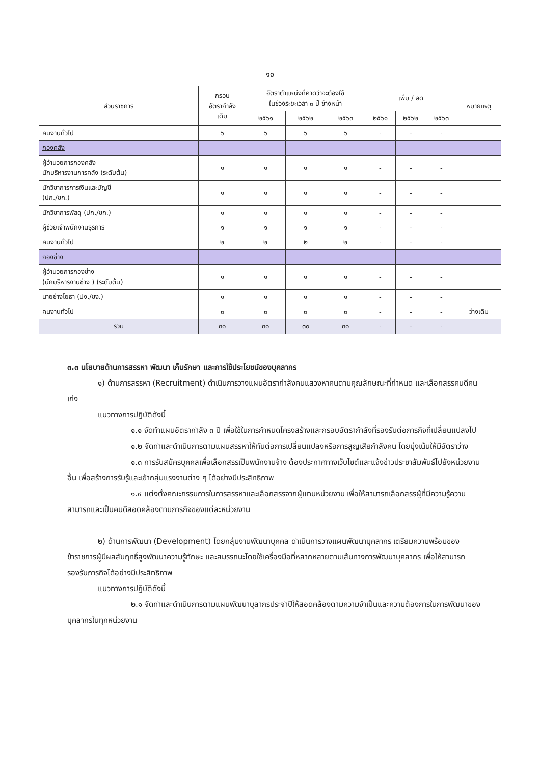๑๐
| ส่วนราชการ | กรอบ อัตรากำลัง เดิม | อัตราตำแหน่งที่คาดว่าจะต้องใช้ ในช่วงระยะเวลา ๓ ปี ข้างหน้า | | | เพิ่ม / ลด | | | หมายเหตุ |
| --- | --- | --- | --- | --- | --- | --- | --- | --- |
| | | ๒๕๖๑ | ๒๕๖๒ | ๒๕๖๓ | ๒๕๖๑ | ๒๕๖๒ | ๒๕๖๓ | |
| คนงานทั่วไป | ๖ | ๖ | ๖ | ๖ | - | - | - | |
| กองคลัง | | | | | | | | |
| ผู้อำนวยการกองคลัง นักบริหารงานการคลัง (ระดับต้น) | ๑ | ๑ | ๑ | ๑ | - | - | - | |
| นักวิชาการการเงินและบัญชี (ปก./ชก.) | ๑ | ๑ | ๑ | ๑ | - | - | - | |
| นักวิชาการพัสดุ (ปก./ชก.) | ๑ | ๑ | ๑ | ๑ | - | - | - | |
| ผู้ช่วยเจ้าพนักงานธุรการ | ๑ | ๑ | ๑ | ๑ | - | - | - | |
| คนงานทั่วไป | ๒ | ๒ | ๒ | ๒ | - | - | - | |
| กองช่าง | | | | | | | | |
| ผู้อำนวยการกองช่าง (นักบริหารงานช่าง ) (ระดับต้น) | ๑ | ๑ | ๑ | ๑ | - | - | - | |
| นายช่างโยธา (ปง./ชง.) | ๑ | ๑ | ๑ | ๑ | - | - | - | |
| คนงานทั่วไป | ๓ | ๓ | ๓ | ๓ | - | - | - | ว่างเดิม |
| รวม | ๓๐ | ๓๐ | ๓๐ | ๓๐ | - | - | - | |
๓.๓ นโยบายด้านการสรรหา พัฒนา เก็บรักษา และการใช้ประโยชน์ของบุคลากร
๑) ด้านการสรรหา (Recruitment) ดำเนินการวางแผนอัตรากำลังคนแสวงหาคนตามคุณลักษณะที่กำหนด และเลือกสรรคนดีคนเก่ง
แนวทางการปฏิบัติดังนี้
๑.๑ จัดทำแผนอัตรากำลัง ๓ ปี เพื่อใช้ในการกำหนดโครงสร้างและกรอบอัตรากำลังที่รองรับต่อภารกิจที่เปลี่ยนแปลงไป
๑.๒ จัดทำและดำเนินการตามแผนสรรหาให้ทันต่อการเปลี่ยนแปลงหรือการสูญเสียกำลังคน โดยมุ่งเน้นให้มีอัตราว่าง
๑.๓ การรับสมัครบุคคลเพื่อเลือกสรรเป็นพนักงานจ้าง ต้องประกาศทางเว็บไซต์และแจ้งข่าวประชาสัมพันธ์ไปยังหน่วยงานอื่น เพื่อสร้างการรับรู้และเข้ากลุ่มแรงงานต่าง ๆ ได้อย่างมีประสิทธิภาพ
๑.๔ แต่งตั้งคณะกรรมการในการสรรหาและเลือกสรรจากผู้แทนหน่วยงาน เพื่อให้สามารถเลือกสรรผู้ที่มีความรู้ความสามารถและเป็นคนดีสอดคล้องตามภารกิจของแต่ละหน่วยงาน
๒) ด้านการพัฒนา (Development) โดยกลุ่มงานพัฒนาบุคคล ดำเนินการวางแผนพัฒนาบุคลากร เตรียมความพร้อมของข้าราชการผู้มีผลสัมฤทธิ์สูงพัฒนาความรู้ทักษะ และสมรรถนะโดยใช้เครื่องมือที่หลากหลายตามเส้นทางการพัฒนาบุคลากร เพื่อให้สามารถรองรับภารกิจได้อย่างมีประสิทธิภาพ
แนวทางการปฏิบัติดังนี้
๒.๑ จัดทำและดำเนินการตามแผนพัฒนาบุลากรประจำปีให้สอดคล้องตามความจำเป็นและความต้องการในการพัฒนาของบุคลากรในทุกหน่วยงาน